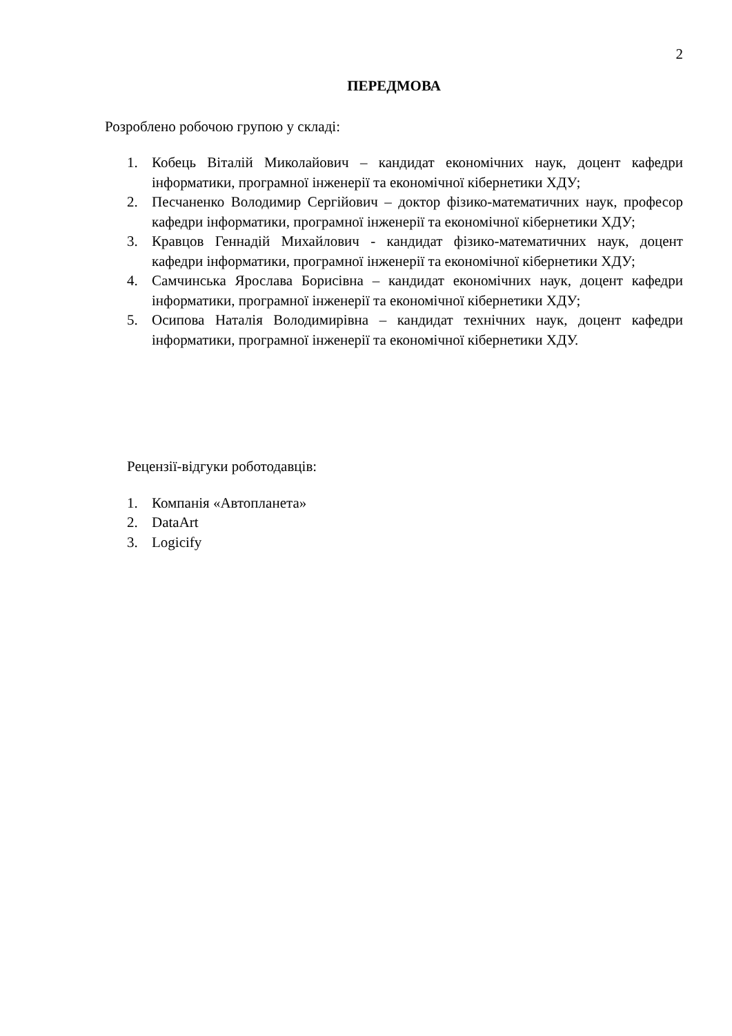2
ПЕРЕДМОВА
Розроблено робочою групою у складі:
1. Кобець Віталій Миколайович – кандидат економічних наук, доцент кафедри інформатики, програмної інженерії та економічної кібернетики ХДУ;
2. Песчаненко Володимир Сергійович – доктор фізико-математичних наук, професор кафедри інформатики, програмної інженерії та економічної кібернетики ХДУ;
3. Кравцов Геннадій Михайлович - кандидат фізико-математичних наук, доцент кафедри інформатики, програмної інженерії та економічної кібернетики ХДУ;
4. Самчинська Ярослава Борисівна – кандидат економічних наук, доцент кафедри інформатики, програмної інженерії та економічної кібернетики ХДУ;
5. Осипова Наталія Володимирівна – кандидат технічних наук, доцент кафедри інформатики, програмної інженерії та економічної кібернетики ХДУ.
Рецензії-відгуки роботодавців:
1. Компанія «Автопланета»
2. DataArt
3. Logicify